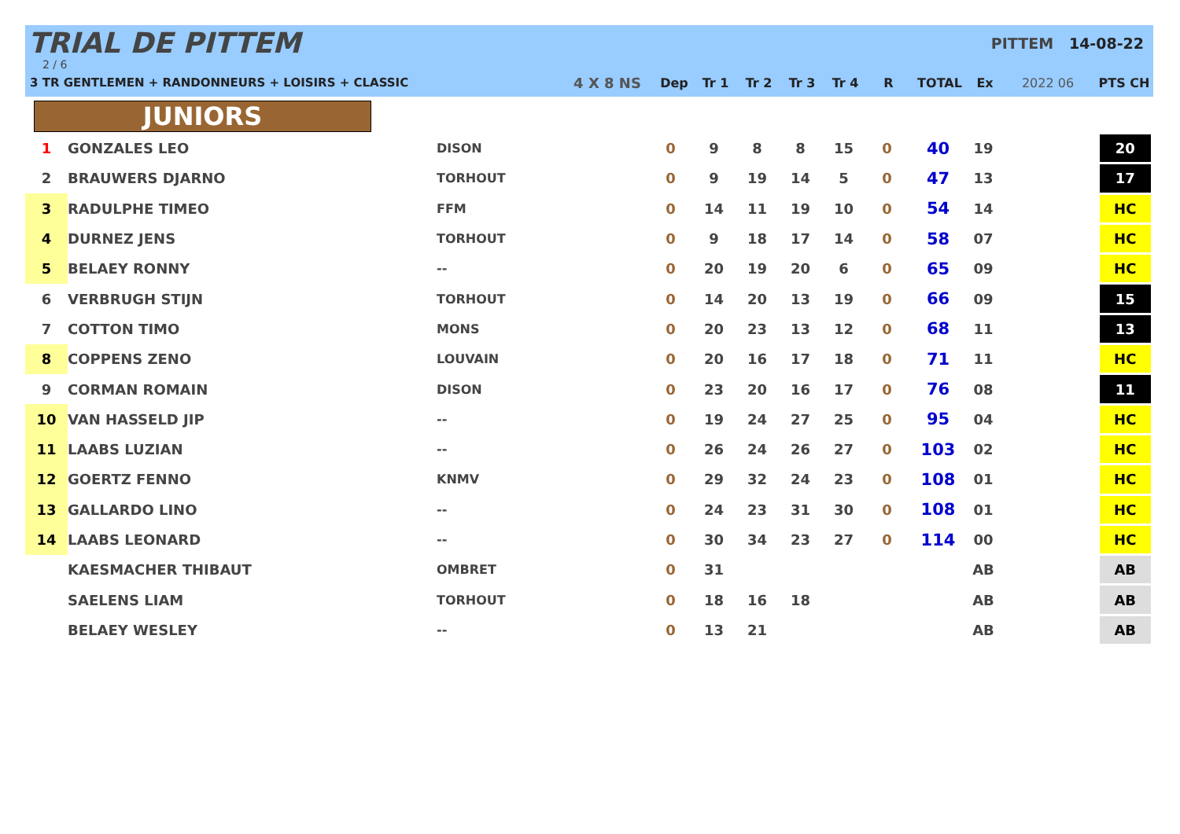TRIAL DE PITTEM
2 / 6
3 TR GENTLEMEN + RANDONNEURS + LOISIRS + CLASSIC
PITTEM 14-08-22
| | 4 X 8 NS | Dep | Tr 1 | Tr 2 | Tr 3 | Tr 4 | R | TOTAL | Ex | 2022 06 | PTS CH |
| --- | --- | --- | --- | --- | --- | --- | --- | --- | --- | --- | --- |
JUNIORS
| 1 | GONZALES LEO | DISON | 0 | 9 | 8 | 8 | 15 | 0 | 40 | 19 | | 20 |
| 2 | BRAUWERS DJARNO | TORHOUT | 0 | 9 | 19 | 14 | 5 | 0 | 47 | 13 | | 17 |
| 3 | RADULPHE TIMEO | FFM | 0 | 14 | 11 | 19 | 10 | 0 | 54 | 14 | | HC |
| 4 | DURNEZ JENS | TORHOUT | 0 | 9 | 18 | 17 | 14 | 0 | 58 | 07 | | HC |
| 5 | BELAEY RONNY | -- | 0 | 20 | 19 | 20 | 6 | 0 | 65 | 09 | | HC |
| 6 | VERBRUGH STIJN | TORHOUT | 0 | 14 | 20 | 13 | 19 | 0 | 66 | 09 | | 15 |
| 7 | COTTON TIMO | MONS | 0 | 20 | 23 | 13 | 12 | 0 | 68 | 11 | | 13 |
| 8 | COPPENS ZENO | LOUVAIN | 0 | 20 | 16 | 17 | 18 | 0 | 71 | 11 | | HC |
| 9 | CORMAN ROMAIN | DISON | 0 | 23 | 20 | 16 | 17 | 0 | 76 | 08 | | 11 |
| 10 | VAN HASSELD JIP | -- | 0 | 19 | 24 | 27 | 25 | 0 | 95 | 04 | | HC |
| 11 | LAABS LUZIAN | -- | 0 | 26 | 24 | 26 | 27 | 0 | 103 | 02 | | HC |
| 12 | GOERTZ FENNO | KNMV | 0 | 29 | 32 | 24 | 23 | 0 | 108 | 01 | | HC |
| 13 | GALLARDO LINO | -- | 0 | 24 | 23 | 31 | 30 | 0 | 108 | 01 | | HC |
| 14 | LAABS LEONARD | -- | 0 | 30 | 34 | 23 | 27 | 0 | 114 | 00 | | HC |
| | KAESMACHER THIBAUT | OMBRET | 0 | 31 | | | | | | AB | | AB |
| | SAELENS LIAM | TORHOUT | 0 | 18 | 16 | 18 | | | | AB | | AB |
| | BELAEY WESLEY | -- | 0 | 13 | 21 | | | | | AB | | AB |